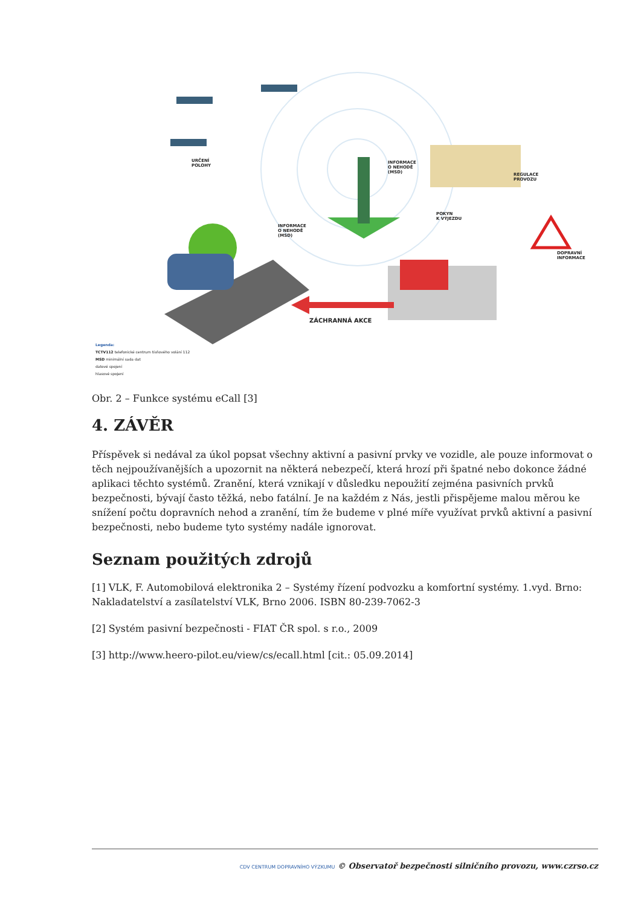URČENÍ
POLOHY
INFORMACE
O NEHODĚ
(MSD)
REGULACE
PROVOZU
POKYN
K VÝJEZDU
INFORMACE
O NEHODĚ
(MSD)
DOPRAVNÍ
INFORMACE
ZÁCHRANNÁ AKCE
Legenda:
TCTV112 telefonické centrum tísňového volání 112
MSD minimální sada dat
datové spojení
hlasové spojení
Obr. 2 – Funkce systému eCall [3]
4. ZÁVĚR
Příspěvek si nedával za úkol popsat všechny aktivní a pasivní prvky ve vozidle, ale pouze informovat o těch nejpoužívanějších a upozornit na některá nebezpečí, která hrozí při špatné nebo dokonce žádné aplikaci těchto systémů. Zranění, která vznikají v důsledku nepoužití zejména pasivních prvků bezpečnosti, bývají často těžká, nebo fatální. Je na každém z Nás, jestli přispějeme malou měrou ke snížení počtu dopravních nehod a zranění, tím že budeme v plné míře využívat prvků aktivní a pasivní bezpečnosti, nebo budeme tyto systémy nadále ignorovat.
Seznam použitých zdrojů
[1] VLK, F. Automobilová elektronika 2 – Systémy řízení podvozku a komfortní systémy. 1.vyd. Brno: Nakladatelství a zasílatelství VLK, Brno 2006. ISBN 80-239-7062-3
[2] Systém pasivní bezpečnosti - FIAT ČR spol. s r.o., 2009
[3] http://www.heero-pilot.eu/view/cs/ecall.html [cit.: 05.09.2014]
CDV CENTRUM DOPRAVNÍHO VÝZKUMU © Observatoř bezpečnosti silničního provozu, www.czrso.cz